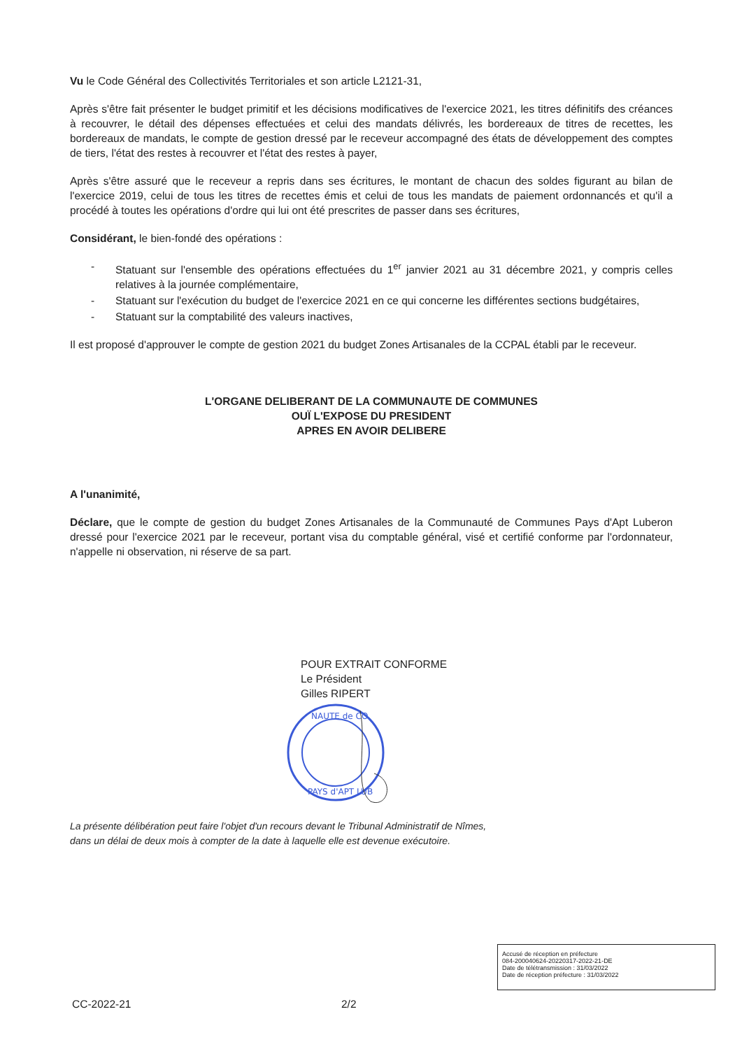Vu le Code Général des Collectivités Territoriales et son article L2121-31,
Après s'être fait présenter le budget primitif et les décisions modificatives de l'exercice 2021, les titres définitifs des créances à recouvrer, le détail des dépenses effectuées et celui des mandats délivrés, les bordereaux de titres de recettes, les bordereaux de mandats, le compte de gestion dressé par le receveur accompagné des états de développement des comptes de tiers, l'état des restes à recouvrer et l'état des restes à payer,
Après s'être assuré que le receveur a repris dans ses écritures, le montant de chacun des soldes figurant au bilan de l'exercice 2019, celui de tous les titres de recettes émis et celui de tous les mandats de paiement ordonnancés et qu'il a procédé à toutes les opérations d'ordre qui lui ont été prescrites de passer dans ses écritures,
Considérant, le bien-fondé des opérations :
- Statuant sur l'ensemble des opérations effectuées du 1<sup>er</sup> janvier 2021 au 31 décembre 2021, y compris celles relatives à la journée complémentaire,
- Statuant sur l'exécution du budget de l'exercice 2021 en ce qui concerne les différentes sections budgétaires,
- Statuant sur la comptabilité des valeurs inactives,
Il est proposé d'approuver le compte de gestion 2021 du budget Zones Artisanales de la CCPAL établi par le receveur.
L'ORGANE DELIBERANT DE LA COMMUNAUTE DE COMMUNES
OUÏ L'EXPOSE DU PRESIDENT
APRES EN AVOIR DELIBERE
A l'unanimité,
Déclare, que le compte de gestion du budget Zones Artisanales de la Communauté de Communes Pays d'Apt Luberon dressé pour l'exercice 2021 par le receveur, portant visa du comptable général, visé et certifié conforme par l'ordonnateur, n'appelle ni observation, ni réserve de sa part.
POUR EXTRAIT CONFORME
Le Président
Gilles RIPERT
NAUTE de CO
PAYS d'APT LUB
La présente délibération peut faire l'objet d'un recours devant le Tribunal Administratif de Nîmes,
dans un délai de deux mois à compter de la date à laquelle elle est devenue exécutoire.
Accusé de réception en préfecture
084-200040624-20220317-2022-21-DE
Date de télétransmission : 31/03/2022
Date de réception préfecture : 31/03/2022
CC-2022-21 2/2